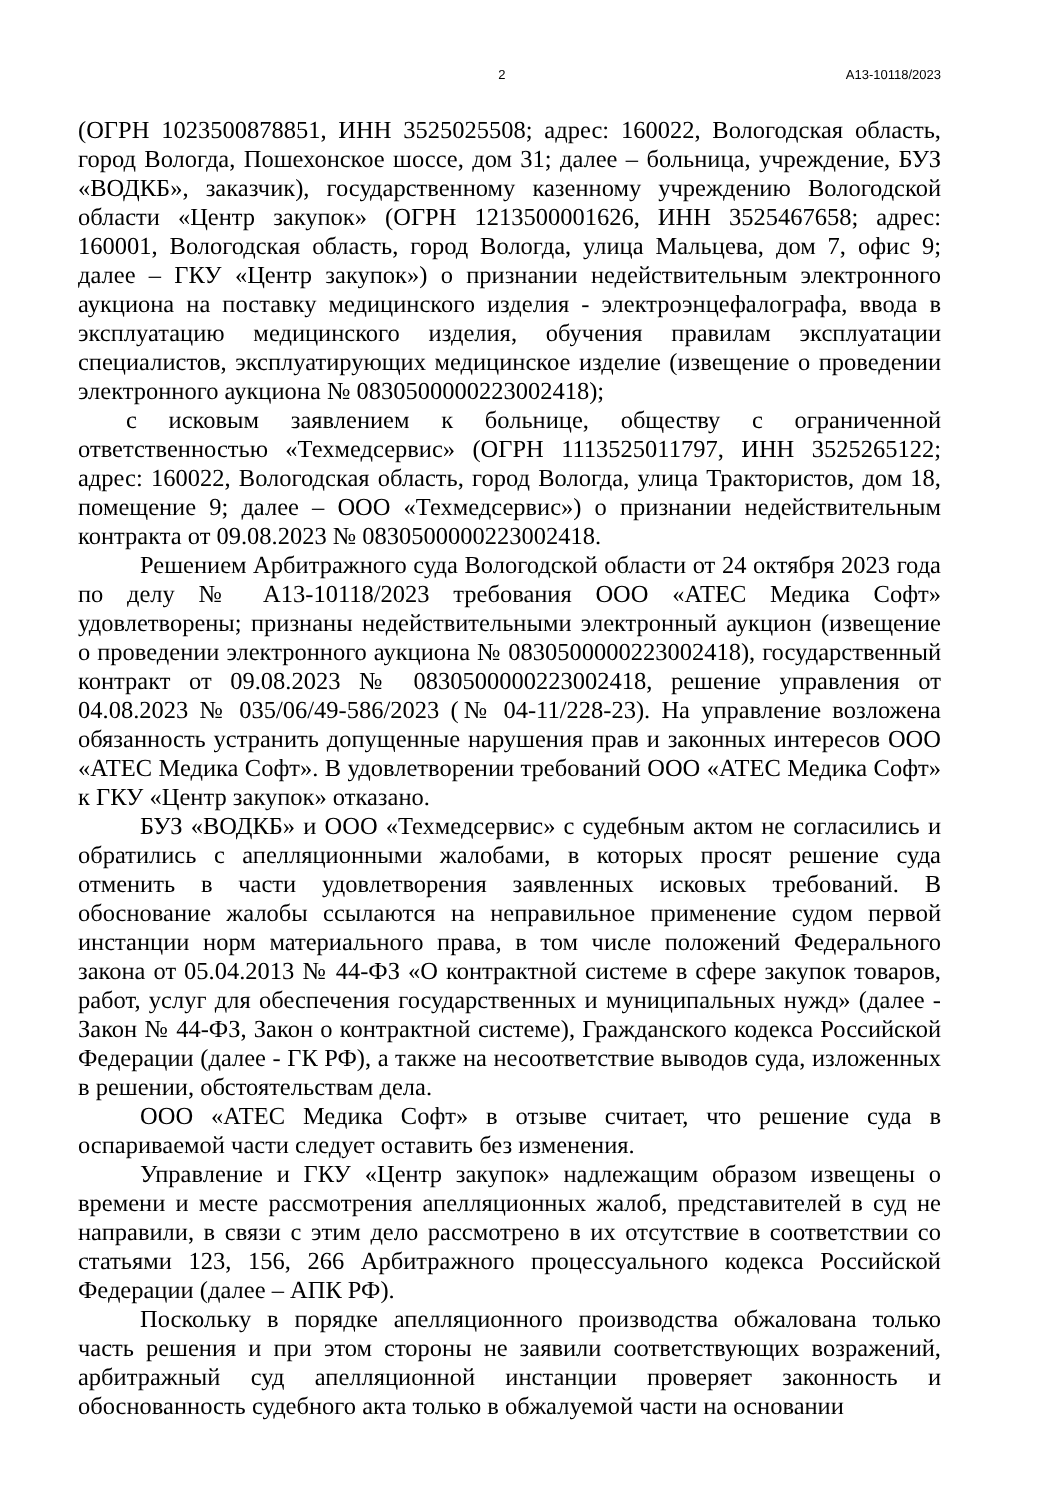2 А13-10118/2023
(ОГРН 1023500878851, ИНН 3525025508; адрес: 160022, Вологодская область, город Вологда, Пошехонское шоссе, дом 31; далее – больница, учреждение, БУЗ «ВОДКБ», заказчик), государственному казенному учреждению Вологодской области «Центр закупок» (ОГРН 1213500001626, ИНН 3525467658; адрес: 160001, Вологодская область, город Вологда, улица Мальцева, дом 7, офис 9; далее – ГКУ «Центр закупок») о признании недействительным электронного аукциона на поставку медицинского изделия - электроэнцефалографа, ввода в эксплуатацию медицинского изделия, обучения правилам эксплуатации специалистов, эксплуатирующих медицинское изделие (извещение о проведении электронного аукциона № 0830500000223002418);
с исковым заявлением к больнице, обществу с ограниченной ответственностью «Техмедсервис» (ОГРН 1113525011797, ИНН 3525265122; адрес: 160022, Вологодская область, город Вологда, улица Трактористов, дом 18, помещение 9; далее – ООО «Техмедсервис») о признании недействительным контракта от 09.08.2023 № 0830500000223002418.
Решением Арбитражного суда Вологодской области от 24 октября 2023 года по делу № А13-10118/2023 требования ООО «АТЕС Медика Софт» удовлетворены; признаны недействительными электронный аукцион (извещение о проведении электронного аукциона № 0830500000223002418), государственный контракт от 09.08.2023 № 0830500000223002418, решение управления от 04.08.2023 № 035/06/49-586/2023 (№ 04-11/228-23). На управление возложена обязанность устранить допущенные нарушения прав и законных интересов ООО «АТЕС Медика Софт». В удовлетворении требований ООО «АТЕС Медика Софт» к ГКУ «Центр закупок» отказано.
БУЗ «ВОДКБ» и ООО «Техмедсервис» с судебным актом не согласились и обратились с апелляционными жалобами, в которых просят решение суда отменить в части удовлетворения заявленных исковых требований. В обоснование жалобы ссылаются на неправильное применение судом первой инстанции норм материального права, в том числе положений Федерального закона от 05.04.2013 № 44-ФЗ «О контрактной системе в сфере закупок товаров, работ, услуг для обеспечения государственных и муниципальных нужд» (далее - Закон № 44-ФЗ, Закон о контрактной системе), Гражданского кодекса Российской Федерации (далее - ГК РФ), а также на несоответствие выводов суда, изложенных в решении, обстоятельствам дела.
ООО «АТЕС Медика Софт» в отзыве считает, что решение суда в оспариваемой части следует оставить без изменения.
Управление и ГКУ «Центр закупок» надлежащим образом извещены о времени и месте рассмотрения апелляционных жалоб, представителей в суд не направили, в связи с этим дело рассмотрено в их отсутствие в соответствии со статьями 123, 156, 266 Арбитражного процессуального кодекса Российской Федерации (далее – АПК РФ).
Поскольку в порядке апелляционного производства обжалована только часть решения и при этом стороны не заявили соответствующих возражений, арбитражный суд апелляционной инстанции проверяет законность и обоснованность судебного акта только в обжалуемой части на основании